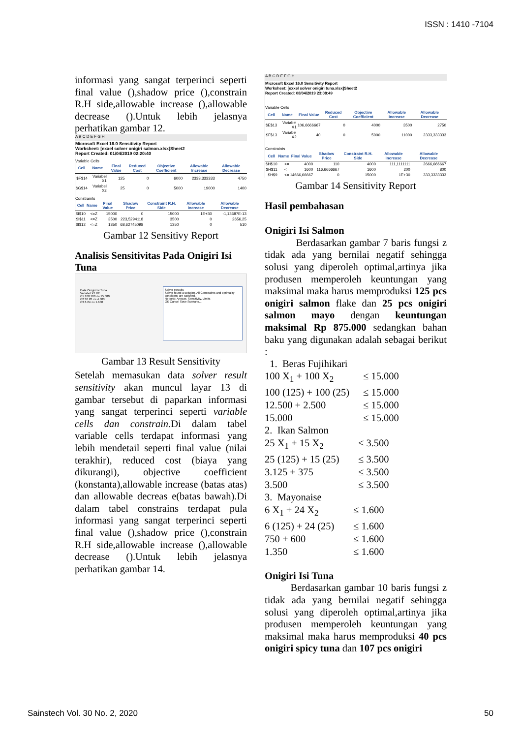ISSN : 1410 -7104
informasi yang sangat terperinci seperti final value (),shadow price (),constrain R.H side,allowable increase (),allowable decrease ().Untuk lebih jelasnya perhatikan gambar 12.
A B C D E F G H
Microsoft Excel 16.0 Sensitivity Report
Worksheet: [exxel solver onigiri salmon.xlsx]Sheet2
Report Created: 01/04/2019 02:20:40
Variable Cells
| Cell | Name | Final Value | Reduced Cost | Objective Coefficient | Allowable Increase | Allowable Decrease |
| --- | --- | --- | --- | --- | --- | --- |
| $F$14 | Variabel X1 | 125 | 0 | 6000 | 2333,333333 | 4750 |
| $G$14 | Variabel X2 | 25 | 0 | 5000 | 19000 | 1400 |
Constraints
| Cell | Name | Final Value | Shadow Price | Constraint R.H. Side | Allowable Increase | Allowable Decrease |
| --- | --- | --- | --- | --- | --- | --- |
| $I$10 | <=Z | 15000 | 0 | 15000 | 1E+30 | -1,13687E-13 |
| $I$11 | <=Z | 3500 | 223,5294118 | 3500 | 0 | 2656,25 |
| $I$12 | <=Z | 1350 | 68,62745098 | 1350 | 0 | 510 |
Gambar 12 Sensitivy Report
Analisis Sensitivitas Pada Onigiri Isi Tuna
Data Onigiri Isi Tuna
Variabel X1 X2
C1 100 100 <= 15.000
C2 30 20 <= 4.000
C3 6 24 <= 1.600
Solver Results
Solver found a solution. All Constraints and optimality conditions are satisfied.
Reports: Answer, Sensitivity, Limits
OK Cancel Save Scenario...
Gambar 13 Result Sensitivity
Setelah memasukan data solver result sensitivity akan muncul layar 13 di gambar tersebut di paparkan informasi yang sangat terperinci seperti variable cells dan constrain. Di dalam tabel variable cells terdapat informasi yang lebih mendetail seperti final value (nilai terakhir), reduced cost (biaya yang dikurangi), objective coefficient (konstanta),allowable increase (batas atas) dan allowable decreas e(batas bawah).Di dalam tabel constrains terdapat pula informasi yang sangat terperinci seperti final value (),shadow price (),constrain R.H side,allowable increase (),allowable decrease ().Untuk lebih jelasnya perhatikan gambar 14.
A B C D E F G H
Microsoft Excel 16.0 Sensitivity Report
Worksheet: [exxel solver onigiri tuna.xlsx]Sheet2
Report Created: 08/04/2019 23:08:49
Variable Cells
| Cell | Name | Final Value | Reduced Cost | Objective Coefficient | Allowable Increase | Allowable Decrease |
| --- | --- | --- | --- | --- | --- | --- |
| $E$13 | Variabel X1 | 106,6666667 | 0 | 4000 | 3500 | 2750 |
| $F$13 | Variabel X2 | 40 | 0 | 5000 | 11000 | 2333,333333 |
Constraints
| Cell | Name | Final Value | Shadow Price | Constraint R.H. Side | Allowable Increase | Allowable Decrease |
| --- | --- | --- | --- | --- | --- | --- |
| $H$10 | <= | 4000 | 110 | 4000 | 111,1111111 | 2666,666667 |
| $H$11 | <= | 1600 | 116,6666667 | 1600 | 200 | 800 |
| $H$9 | <= | 14666,66667 | 0 | 15000 | 1E+30 | 333,3333333 |
Gambar 14 Sensitivity Report
Hasil pembahasan
Onigiri Isi Salmon
Berdasarkan gambar 7 baris fungsi z tidak ada yang bernilai negatif sehingga solusi yang diperoleh optimal,artinya jika produsen memperoleh keuntungan yang maksimal maka harus memproduksi 125 pcs onigiri salmon flake dan 25 pcs onigiri salmon mayo dengan keuntungan maksimal Rp 875.000 sedangkan bahan baku yang digunakan adalah sebagai berikut :
1. Beras Fujihikari
100 X<sub>1</sub> + 100 X<sub>2</sub> ≤ 15.000 100 (125) + 100 (25) ≤ 15.000 12.500 + 2.500 ≤ 15.000 15.000 ≤ 15.000
2. Ikan Salmon
25 X<sub>1</sub> + 15 X<sub>2</sub> ≤ 3.500 25 (125) + 15 (25) ≤ 3.500 3.125 + 375 ≤ 3.500 3.500 ≤ 3.500
3. Mayonaise
6 X<sub>1</sub> + 24 X<sub>2</sub> ≤ 1.600 6 (125) + 24 (25) ≤ 1.600 750 + 600 ≤ 1.600 1.350 ≤ 1.600
Onigiri Isi Tuna
Berdasarkan gambar 10 baris fungsi z tidak ada yang bernilai negatif sehingga solusi yang diperoleh optimal,artinya jika produsen memperoleh keuntungan yang maksimal maka harus memproduksi 40 pcs onigiri spicy tuna dan 107 pcs onigiri
Sainstech Vol. 30 No. 2, 2020 50